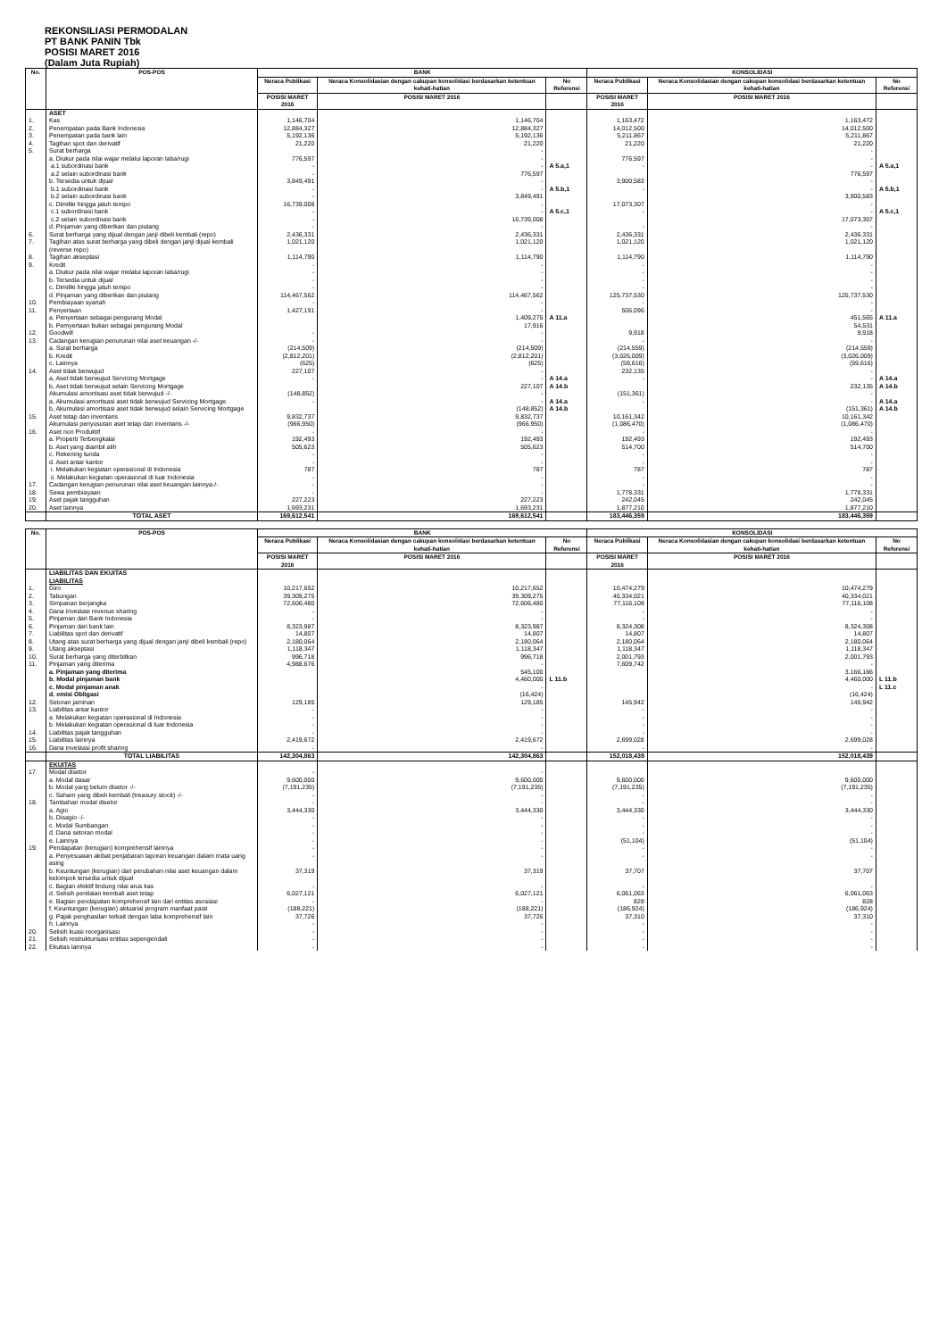REKONSILIASI PERMODALAN
PT BANK PANIN Tbk
POSISI MARET 2016
(Dalam Juta Rupiah)
| No. | POS-POS | BANK | | | KONSOLIDASI | | |
| --- | --- | --- | --- | --- | --- | --- | --- |
| | | Neraca Publikasi | Neraca Konsolidasian dengan cakupan konsolidasi berdasarkan ketentuan kehati-hatian | No Referensi | Neraca Publikasi | Neraca Konsolidasian dengan cakupan konsolidasi berdasarkan ketentuan kehati-hatian | No Referensi |
| | | POSISI MARET 2016 | POSISI MARET 2016 | | POSISI MARET 2016 | POSISI MARET 2016 | |
| | ASET | | | | | | |
| 1. | Kas | 1,146,704 | 1,146,704 | | 1,163,472 | 1,163,472 | |
| 2. | Penempatan pada Bank Indonesia | 12,884,327 | 12,884,327 | | 14,012,500 | 14,012,500 | |
| 3. | Penempatan pada bank lain | 5,192,136 | 5,192,136 | | 5,211,867 | 5,211,867 | |
| 4. | Tagihan spot dan derivatif | 21,220 | 21,220 | | 21,220 | 21,220 | |
| 5. | Surat berharga | | - | | | - | |
| | a. Diukur pada nilai wajar melalui laporan laba/rugi | 776,597 | - | | 776,597 | - | |
| | a.1 subordinasi bank | - | - | A 5.a,1 | - | - | A 5.a,1 |
| | a.2 selain subordinasi bank | - | 776,597 | | | 776,597 | |
| | b. Tersedia untuk dijual | 3,849,491 | - | | 3,900,583 | - | |
| | b.1 subordinasi bank | - | - | A 5.b,1 | - | - | A 5.b,1 |
| | b.2 selain subordinasi bank | - | 3,849,491 | | | 3,900,583 | |
| | c. Dimiliki hingga jatuh tempo | 16,739,008 | - | | 17,073,307 | - | |
| | c.1 subordinasi bank | - | - | A 5.c,1 | - | - | A 5.c,1 |
| | c.2 selain subordinasi bank | - | 16,739,008 | | | 17,073,307 | |
| | d. Pinjaman yang diberikan dan piutang | - | - | | - | - | |
| 6. | Surat berharga yang dijual dengan janji dibeli kembali (repo) | 2,436,331 | 2,436,331 | | 2,436,331 | 2,436,331 | |
| 7. | Tagihan atas surat berharga yang dibeli dengan janji dijual kembali (reverse repo) | 1,021,120 | 1,021,120 | | 1,021,120 | 1,021,120 | |
| 8. | Tagihan akseptasi | 1,114,790 | 1,114,790 | | 1,114,790 | 1,114,790 | |
| 9. | Kredit | - | - | | - | - | |
| | a. Diukur pada nilai wajar melalui laporan laba/rugi | - | - | | - | - | |
| | b. Tersedia untuk dijual | - | - | | - | - | |
| | c. Dimiliki hingga jatuh tempo | - | - | | - | - | |
| | d. Pinjaman yang diberikan dan piutang | 114,467,562 | 114,467,562 | | 125,737,530 | 125,737,530 | |
| 10. | Pembiayaan syariah | - | - | | - | - | |
| 11. | Penyertaan | 1,427,191 | - | | 506,096 | - | |
| | a. Penyertaan sebagai pengurang Modal | | 1,409,275 | A 11.a | | 451,565 | A 11.a |
| | b. Pemyertaan bukan sebagai pengurang Modal | | 17,916 | | | 54,531 | |
| 12. | Goodwill | - | - | | 9,918 | 9,918 | |
| 13. | Cadangan kerugian penurunan nilai aset keuangan -/- | - | - | | - | - | |
| | a. Surat berharga | (214,509) | (214,509) | | (214,559) | (214,559) | |
| | b. Kredit | (2,812,201) | (2,812,201) | | (3,026,009) | (3,026,009) | |
| | c. Lainnya | (625) | (625) | | (59,616) | (59,616) | |
| 14. | Aset tidak berwujud | 227,107 | - | | 232,135 | - | |
| | a, Aset tidak berwujud Servicing Mortgage | - | - | A 14.a | - | - | A 14.a |
| | b, Aset tidak berwujud selain Servicing Mortgage | | 227,107 | A 14.b | | 232,135 | A 14.b |
| | Akumulasi amortisasi aset tidak berwujud -/- | (148,852) | - | | (151,361) | - | |
| | a, Akumulasi amortisasi aset tidak berwujud Servicing Mortgage | - | - | A 14.a | - | - | A 14.a |
| | b, Akumulasi amortisasi aset tidak berwujud selain Servicing Mortgage | | (148,852) | A 14.b | | (151,361) | A 14.b |
| 15. | Aset tetap dan inventaris | 9,832,737 | 9,832,737 | | 10,161,342 | 10,161,342 | |
| | Akumulasi penyusutan aset tetap dan inventaris -/- | (966,950) | (966,950) | | (1,086,470) | (1,086,470) | |
| 16. | Aset non Produktif | - | - | | - | - | |
| | a. Properti Terbengkalai | 192,493 | 192,493 | | 192,493 | 192,493 | |
| | b. Aset yang diambil alih | 505,623 | 505,623 | | 514,700 | 514,700 | |
| | c. Rekening tunda | - | - | | - | - | |
| | d. Aset antar kantor | - | - | | - | - | |
| | i. Melakukan kegiatan operasional di Indonesia | 787 | 787 | | 787 | 787 | |
| | ii. Melakukan kegiatan operasional di luar Indonesia | - | - | | - | - | |
| 17. | Cadangan kerugian penurunan nilai aset keuangan lainnya-/- | - | - | | - | - | |
| 18. | Sewa pembiayaan | - | - | | 1,778,331 | 1,778,331 | |
| 19. | Aset pajak tangguhan | 227,223 | 227,223 | | 242,045 | 242,045 | |
| 20. | Aset lainnya | 1,693,231 | 1,693,231 | | 1,877,210 | 1,877,210 | |
| | TOTAL ASET | 169,612,541 | 169,612,541 | | 183,446,359 | 183,446,359 | |
| No. | POS-POS | BANK | | | KONSOLIDASI | | |
| --- | --- | --- | --- | --- | --- | --- | --- |
| | | Neraca Publikasi | Neraca Konsolidasian dengan cakupan konsolidasi berdasarkan ketentuan kehati-hatian | No Referensi | Neraca Publikasi | Neraca Konsolidasian dengan cakupan konsolidasi berdasarkan ketentuan kehati-hatian | No Referensi |
| | | POSISI MARET 2016 | POSISI MARET 2016 | | POSISI MARET 2016 | POSISI MARET 2016 | |
| | LIABILITAS DAN EKUITAS | | | | | | |
| | LIABILITAS | | | | | | |
| 1. | Giro | 10,217,652 | 10,217,652 | | 10,474,279 | 10,474,279 | |
| 2. | Tabungan | 39,309,275 | 39,309,275 | | 40,334,021 | 40,334,021 | |
| 3. | Simpanan berjangka | 72,606,480 | 72,606,480 | | 77,116,108 | 77,116,108 | |
| 4. | Dana investasi revenue sharing | - | - | | - | - | |
| 5. | Pinjaman dari Bank Indonesia | - | - | | - | - | |
| 6. | Pinjaman dari bank lain | 8,323,987 | 8,323,987 | | 8,324,308 | 8,324,308 | |
| 7. | Liabilitas spot dan derivatif | 14,807 | 14,807 | | 14,807 | 14,807 | |
| 8. | Utang atas surat berharga yang dijual dengan janji dibeli kembali (repo) | 2,180,064 | 2,180,064 | | 2,180,064 | 2,180,064 | |
| 9. | Utang akseptasi | 1,118,347 | 1,118,347 | | 1,118,347 | 1,118,347 | |
| 10. | Surat berharga yang diterbitkan | 996,718 | 996,718 | | 2,001,793 | 2,001,793 | |
| 11. | Pinjaman yang diterima | 4,988,676 | - | | 7,609,742 | - | |
| | a. Pinjaman yang diterima | | 545,100 | | | 3,166,166 | |
| | b. Modal pinjaman bank | | 4,460,000 | L 11.b | | 4,460,000 | L 11.b |
| | c. Modal pinjaman anak | | - | | | - | L 11.c |
| | d. emisi Obligasi | | (16,424) | | | (16,424) | |
| 12. | Setoran jaminan | 129,185 | 129,185 | | 145,942 | 145,942 | |
| 13. | Liabilitas antar kantor | - | - | | - | - | |
| | a. Melakukan kegiatan operasional di Indonesia | - | - | | - | - | |
| | b. Melakukan kegiatan operasional di luar Indonesia | - | - | | - | - | |
| 14. | Liabilitas pajak tangguhan | - | - | | - | - | |
| 15. | Liabilitas lainnya | 2,419,672 | 2,419,672 | | 2,699,028 | 2,699,028 | |
| 16. | Dana investasi profit sharing | - | - | | - | - | |
| | TOTAL LIABILITAS | 142,304,863 | 142,304,863 | | 152,018,439 | 152,018,439 | |
| | EKUITAS | | | | | | |
| 17. | Modal disetor | - | - | | | | |
| | a. Modal dasar | 9,600,000 | 9,600,000 | | 9,600,000 | 9,600,000 | |
| | b. Modal yang belum disetor -/- | (7,191,235) | (7,191,235) | | (7,191,235) | (7,191,235) | |
| | c. Saham yang dibeli kembali (treasury stock) -/- | - | - | | - | - | |
| 18. | Tambahan modal disetor | - | - | | - | - | |
| | a. Agio | 3,444,330 | 3,444,330 | | 3,444,330 | 3,444,330 | |
| | b. Disagio -/- | - | - | | - | - | |
| | c. Modal Sumbangan | - | - | | - | - | |
| | d. Dana setoran modal | - | - | | - | - | |
| | e. Lainnya | - | - | | (51,104) | (51,104) | |
| 19. | Pendapatan (kerugian) komprehensif lainnya | - | - | | - | - | |
| | a. Penyesuaian akibat penjabaran laporan keuangan dalam mata uang asing | - | - | | - | - | |
| | b. Keuntungan (kerugian) dari perubahan nilai aset keuangan dalam kelompok tersedia untuk dijual | 37,319 | 37,319 | | 37,707 | 37,707 | |
| | c. Bagian efektif lindung nilai arus kas | - | - | | - | - | |
| | d. Selisih penilaian kembali aset tetap | 6,027,121 | 6,027,121 | | 6,061,063 | 6,061,063 | |
| | e. Bagian pendapatan komprehensif lain dari entitas asosiasi | - | - | | 828 | 828 | |
| | f. Keuntungan (kerugian) aktuarial program manfaat pasti | (188,221) | (188,221) | | (186,924) | (186,924) | |
| | g. Pajak penghasilan terkait dengan laba komprehensif lain | 37,726 | 37,726 | | 37,310 | 37,310 | |
| | h. Lainnya | - | - | | - | - | |
| 20. | Selisih kuasi reorganisasi | - | - | | - | - | |
| 21. | Selisih restrukturisasi entitas sepengendali | - | - | | - | - | |
| 22. | Ekuitas lainnya | - | - | | - | - | |